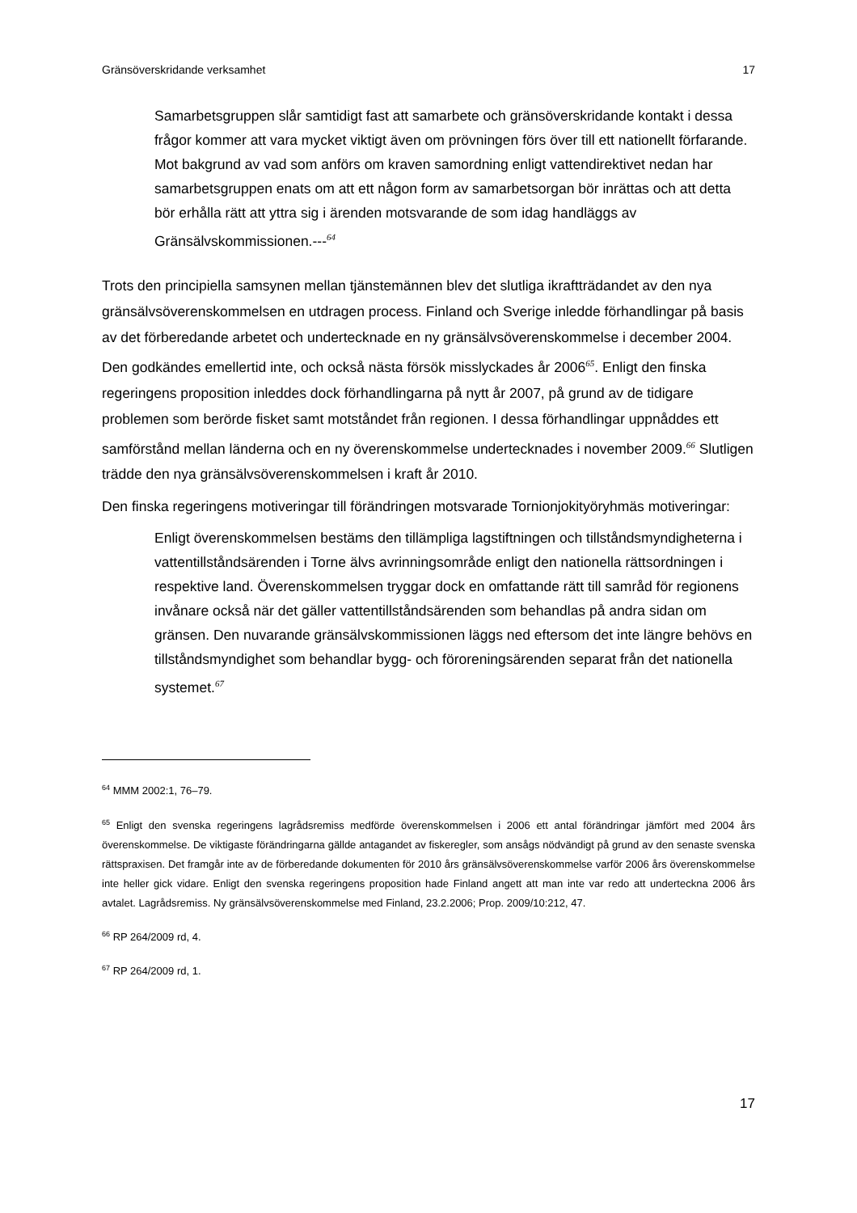Gränsöverskridande verksamhet 17
Samarbetsgruppen slår samtidigt fast att samarbete och gränsöverskridande kontakt i dessa frågor kommer att vara mycket viktigt även om prövningen förs över till ett nationellt förfarande. Mot bakgrund av vad som anförs om kraven samordning enligt vattendirektivet nedan har samarbetsgruppen enats om att ett någon form av samarbetsorgan bör inrättas och att detta bör erhålla rätt att yttra sig i ärenden motsvarande de som idag handläggs av Gränsälvskommissionen.---<sup>64</sup>
Trots den principiella samsynen mellan tjänstemännen blev det slutliga ikraftträdandet av den nya gränsälvsöverenskommelsen en utdragen process. Finland och Sverige inledde förhandlingar på basis av det förberedande arbetet och undertecknade en ny gränsälvsöverenskommelse i december 2004. Den godkändes emellertid inte, och också nästa försök misslyckades år 2006<sup>65</sup>. Enligt den finska regeringens proposition inleddes dock förhandlingarna på nytt år 2007, på grund av de tidigare problemen som berörde fisket samt motståndet från regionen. I dessa förhandlingar uppnåddes ett samförstånd mellan länderna och en ny överenskommelse undertecknades i november 2009.<sup>66</sup> Slutligen trädde den nya gränsälvsöverenskommelsen i kraft år 2010.
Den finska regeringens motiveringar till förändringen motsvarade Tornionjokityöryhmäs motiveringar:
Enligt överenskommelsen bestäms den tillämpliga lagstiftningen och tillståndsmyndigheterna i vattentillståndsärenden i Torne älvs avrinningsområde enligt den nationella rättsordningen i respektive land. Överenskommelsen tryggar dock en omfattande rätt till samråd för regionens invånare också när det gäller vattentillståndsärenden som behandlas på andra sidan om gränsen. Den nuvarande gränsälvskommissionen läggs ned eftersom det inte längre behövs en tillståndsmyndighet som behandlar bygg- och föroreningsärenden separat från det nationella systemet.<sup>67</sup>
<sup>64</sup> MMM 2002:1, 76–79.
<sup>65</sup> Enligt den svenska regeringens lagrådsremiss medförde överenskommelsen i 2006 ett antal förändringar jämfört med 2004 års överenskommelse. De viktigaste förändringarna gällde antagandet av fiskeregler, som ansågs nödvändigt på grund av den senaste svenska rättspraxisen. Det framgår inte av de förberedande dokumenten för 2010 års gränsälvsöverenskommelse varför 2006 års överenskommelse inte heller gick vidare. Enligt den svenska regeringens proposition hade Finland angett att man inte var redo att underteckna 2006 års avtalet. Lagrådsremiss. Ny gränsälvsöverenskommelse med Finland, 23.2.2006; Prop. 2009/10:212, 47.
<sup>66</sup> RP 264/2009 rd, 4.
<sup>67</sup> RP 264/2009 rd, 1.
17